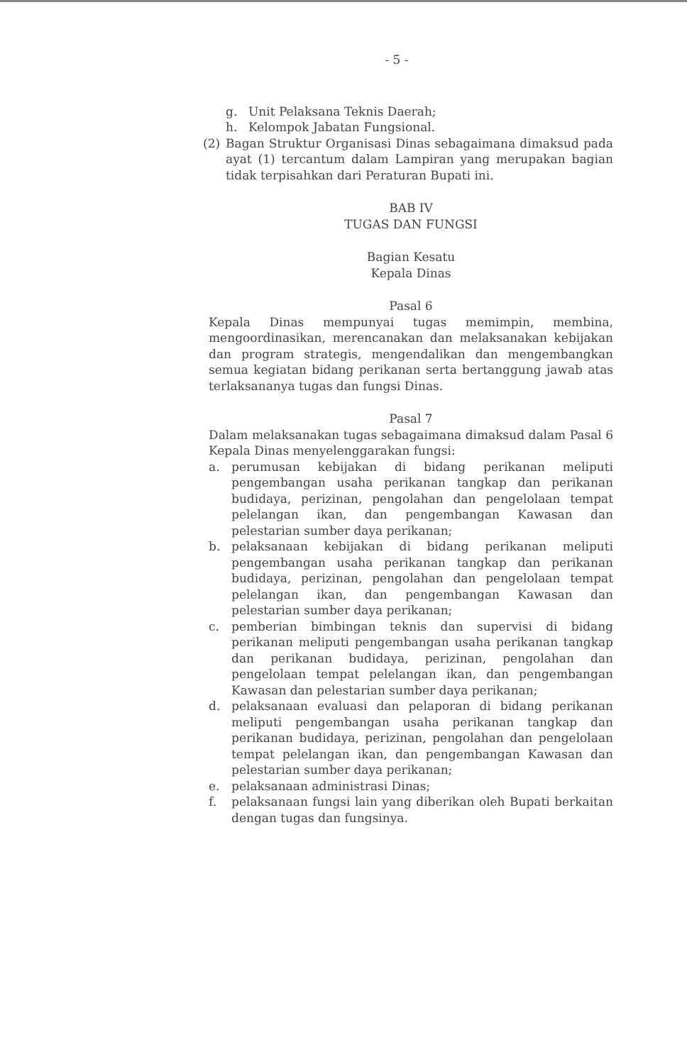- 5 -
g. Unit Pelaksana Teknis Daerah;
h. Kelompok Jabatan Fungsional.
(2) Bagan Struktur Organisasi Dinas sebagaimana dimaksud pada ayat (1) tercantum dalam Lampiran yang merupakan bagian tidak terpisahkan dari Peraturan Bupati ini.
BAB IV
TUGAS DAN FUNGSI
Bagian Kesatu
Kepala Dinas
Pasal 6
Kepala Dinas mempunyai tugas memimpin, membina, mengoordinasikan, merencanakan dan melaksanakan kebijakan dan program strategis, mengendalikan dan mengembangkan semua kegiatan bidang perikanan serta bertanggung jawab atas terlaksananya tugas dan fungsi Dinas.
Pasal 7
Dalam melaksanakan tugas sebagaimana dimaksud dalam Pasal 6 Kepala Dinas menyelenggarakan fungsi:
a. perumusan kebijakan di bidang perikanan meliputi pengembangan usaha perikanan tangkap dan perikanan budidaya, perizinan, pengolahan dan pengelolaan tempat pelelangan ikan, dan pengembangan Kawasan dan pelestarian sumber daya perikanan;
b. pelaksanaan kebijakan di bidang perikanan meliputi pengembangan usaha perikanan tangkap dan perikanan budidaya, perizinan, pengolahan dan pengelolaan tempat pelelangan ikan, dan pengembangan Kawasan dan pelestarian sumber daya perikanan;
c. pemberian bimbingan teknis dan supervisi di bidang perikanan meliputi pengembangan usaha perikanan tangkap dan perikanan budidaya, perizinan, pengolahan dan pengelolaan tempat pelelangan ikan, dan pengembangan Kawasan dan pelestarian sumber daya perikanan;
d. pelaksanaan evaluasi dan pelaporan di bidang perikanan meliputi pengembangan usaha perikanan tangkap dan perikanan budidaya, perizinan, pengolahan dan pengelolaan tempat pelelangan ikan, dan pengembangan Kawasan dan pelestarian sumber daya perikanan;
e. pelaksanaan administrasi Dinas;
f. pelaksanaan fungsi lain yang diberikan oleh Bupati berkaitan dengan tugas dan fungsinya.